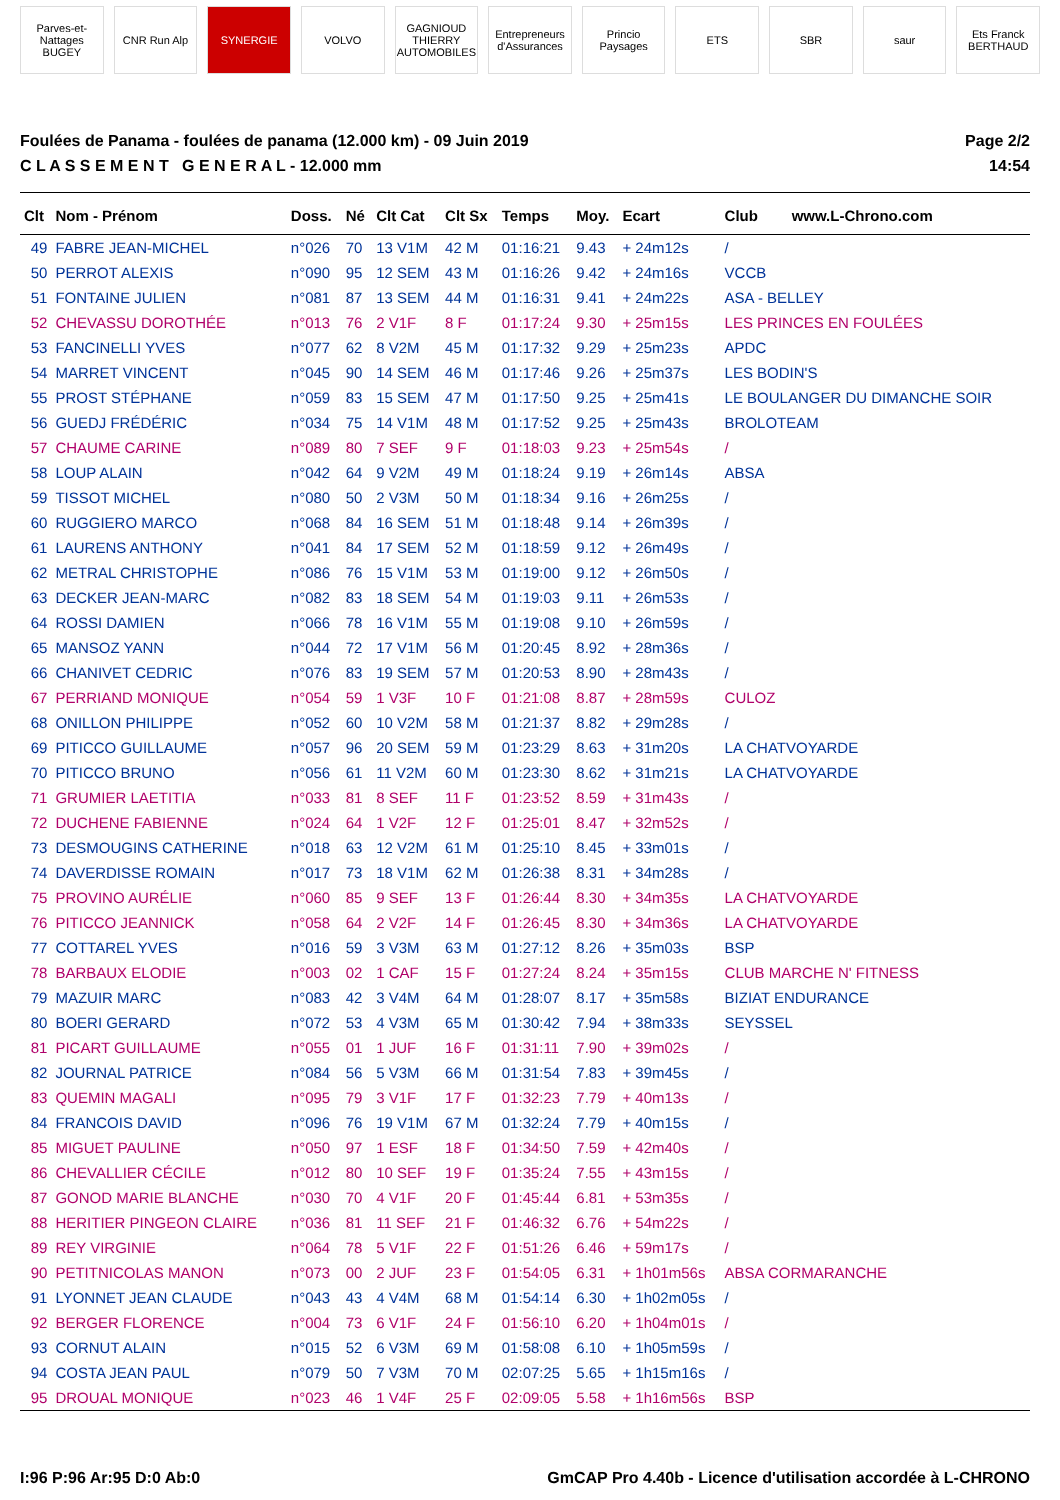Parves-et-Nattages BUGEY CNR Run Alp SYNERGIE VOLVO GAGNIOUD THIERRY AUTOMOBILES Entrepreneurs d'Assurances Princio Paysages ETS SBR saur Ets Franck BERTHAUD
Foulées de Panama - foulées de panama (12.000 km) - 09 Juin 2019
C L A S S E M E N T G E N E R A L - 12.000 mm
Page 2/2
14:54
| Clt | Nom - Prénom | Doss. | Né | Clt Cat | Clt Sx | Temps | Moy. | Ecart | Club | www.L-Chrono.com |
| --- | --- | --- | --- | --- | --- | --- | --- | --- | --- | --- |
| 49 | FABRE JEAN-MICHEL | n°026 | 70 | 13 V1M | 42 M | 01:16:21 | 9.43 | + 24m12s | / | |
| 50 | PERROT ALEXIS | n°090 | 95 | 12 SEM | 43 M | 01:16:26 | 9.42 | + 24m16s | VCCB | |
| 51 | FONTAINE JULIEN | n°081 | 87 | 13 SEM | 44 M | 01:16:31 | 9.41 | + 24m22s | ASA - BELLEY | |
| 52 | CHEVASSU DOROTHÉE | n°013 | 76 | 2 V1F | 8 F | 01:17:24 | 9.30 | + 25m15s | LES PRINCES EN FOULÉES | |
| 53 | FANCINELLI YVES | n°077 | 62 | 8 V2M | 45 M | 01:17:32 | 9.29 | + 25m23s | APDC | |
| 54 | MARRET VINCENT | n°045 | 90 | 14 SEM | 46 M | 01:17:46 | 9.26 | + 25m37s | LES BODIN'S | |
| 55 | PROST STÉPHANE | n°059 | 83 | 15 SEM | 47 M | 01:17:50 | 9.25 | + 25m41s | LE BOULANGER DU DIMANCHE SOIR | |
| 56 | GUEDJ FRÉDÉRIC | n°034 | 75 | 14 V1M | 48 M | 01:17:52 | 9.25 | + 25m43s | BROLOTEAM | |
| 57 | CHAUME CARINE | n°089 | 80 | 7 SEF | 9 F | 01:18:03 | 9.23 | + 25m54s | / | |
| 58 | LOUP ALAIN | n°042 | 64 | 9 V2M | 49 M | 01:18:24 | 9.19 | + 26m14s | ABSA | |
| 59 | TISSOT MICHEL | n°080 | 50 | 2 V3M | 50 M | 01:18:34 | 9.16 | + 26m25s | / | |
| 60 | RUGGIERO MARCO | n°068 | 84 | 16 SEM | 51 M | 01:18:48 | 9.14 | + 26m39s | / | |
| 61 | LAURENS ANTHONY | n°041 | 84 | 17 SEM | 52 M | 01:18:59 | 9.12 | + 26m49s | / | |
| 62 | METRAL CHRISTOPHE | n°086 | 76 | 15 V1M | 53 M | 01:19:00 | 9.12 | + 26m50s | / | |
| 63 | DECKER JEAN-MARC | n°082 | 83 | 18 SEM | 54 M | 01:19:03 | 9.11 | + 26m53s | / | |
| 64 | ROSSI DAMIEN | n°066 | 78 | 16 V1M | 55 M | 01:19:08 | 9.10 | + 26m59s | / | |
| 65 | MANSOZ YANN | n°044 | 72 | 17 V1M | 56 M | 01:20:45 | 8.92 | + 28m36s | / | |
| 66 | CHANIVET CEDRIC | n°076 | 83 | 19 SEM | 57 M | 01:20:53 | 8.90 | + 28m43s | / | |
| 67 | PERRIAND MONIQUE | n°054 | 59 | 1 V3F | 10 F | 01:21:08 | 8.87 | + 28m59s | CULOZ | |
| 68 | ONILLON PHILIPPE | n°052 | 60 | 10 V2M | 58 M | 01:21:37 | 8.82 | + 29m28s | / | |
| 69 | PITICCO GUILLAUME | n°057 | 96 | 20 SEM | 59 M | 01:23:29 | 8.63 | + 31m20s | LA CHATVOYARDE | |
| 70 | PITICCO BRUNO | n°056 | 61 | 11 V2M | 60 M | 01:23:30 | 8.62 | + 31m21s | LA CHATVOYARDE | |
| 71 | GRUMIER LAETITIA | n°033 | 81 | 8 SEF | 11 F | 01:23:52 | 8.59 | + 31m43s | / | |
| 72 | DUCHENE FABIENNE | n°024 | 64 | 1 V2F | 12 F | 01:25:01 | 8.47 | + 32m52s | / | |
| 73 | DESMOUGINS CATHERINE | n°018 | 63 | 12 V2M | 61 M | 01:25:10 | 8.45 | + 33m01s | / | |
| 74 | DAVERDISSE ROMAIN | n°017 | 73 | 18 V1M | 62 M | 01:26:38 | 8.31 | + 34m28s | / | |
| 75 | PROVINO AURÉLIE | n°060 | 85 | 9 SEF | 13 F | 01:26:44 | 8.30 | + 34m35s | LA CHATVOYARDE | |
| 76 | PITICCO JEANNICK | n°058 | 64 | 2 V2F | 14 F | 01:26:45 | 8.30 | + 34m36s | LA CHATVOYARDE | |
| 77 | COTTAREL YVES | n°016 | 59 | 3 V3M | 63 M | 01:27:12 | 8.26 | + 35m03s | BSP | |
| 78 | BARBAUX ELODIE | n°003 | 02 | 1 CAF | 15 F | 01:27:24 | 8.24 | + 35m15s | CLUB MARCHE N' FITNESS | |
| 79 | MAZUIR MARC | n°083 | 42 | 3 V4M | 64 M | 01:28:07 | 8.17 | + 35m58s | BIZIAT ENDURANCE | |
| 80 | BOERI GERARD | n°072 | 53 | 4 V3M | 65 M | 01:30:42 | 7.94 | + 38m33s | SEYSSEL | |
| 81 | PICART GUILLAUME | n°055 | 01 | 1 JUF | 16 F | 01:31:11 | 7.90 | + 39m02s | / | |
| 82 | JOURNAL PATRICE | n°084 | 56 | 5 V3M | 66 M | 01:31:54 | 7.83 | + 39m45s | / | |
| 83 | QUEMIN MAGALI | n°095 | 79 | 3 V1F | 17 F | 01:32:23 | 7.79 | + 40m13s | / | |
| 84 | FRANCOIS DAVID | n°096 | 76 | 19 V1M | 67 M | 01:32:24 | 7.79 | + 40m15s | / | |
| 85 | MIGUET PAULINE | n°050 | 97 | 1 ESF | 18 F | 01:34:50 | 7.59 | + 42m40s | / | |
| 86 | CHEVALLIER CÉCILE | n°012 | 80 | 10 SEF | 19 F | 01:35:24 | 7.55 | + 43m15s | / | |
| 87 | GONOD MARIE BLANCHE | n°030 | 70 | 4 V1F | 20 F | 01:45:44 | 6.81 | + 53m35s | / | |
| 88 | HERITIER PINGEON CLAIRE | n°036 | 81 | 11 SEF | 21 F | 01:46:32 | 6.76 | + 54m22s | / | |
| 89 | REY VIRGINIE | n°064 | 78 | 5 V1F | 22 F | 01:51:26 | 6.46 | + 59m17s | / | |
| 90 | PETITNICOLAS MANON | n°073 | 00 | 2 JUF | 23 F | 01:54:05 | 6.31 | + 1h01m56s | ABSA CORMARANCHE | |
| 91 | LYONNET JEAN CLAUDE | n°043 | 43 | 4 V4M | 68 M | 01:54:14 | 6.30 | + 1h02m05s | / | |
| 92 | BERGER FLORENCE | n°004 | 73 | 6 V1F | 24 F | 01:56:10 | 6.20 | + 1h04m01s | / | |
| 93 | CORNUT ALAIN | n°015 | 52 | 6 V3M | 69 M | 01:58:08 | 6.10 | + 1h05m59s | / | |
| 94 | COSTA JEAN PAUL | n°079 | 50 | 7 V3M | 70 M | 02:07:25 | 5.65 | + 1h15m16s | / | |
| 95 | DROUAL MONIQUE | n°023 | 46 | 1 V4F | 25 F | 02:09:05 | 5.58 | + 1h16m56s | BSP | |
I:96 P:96 Ar:95 D:0 Ab:0 GmCAP Pro 4.40b - Licence d'utilisation accordée à L-CHRONO